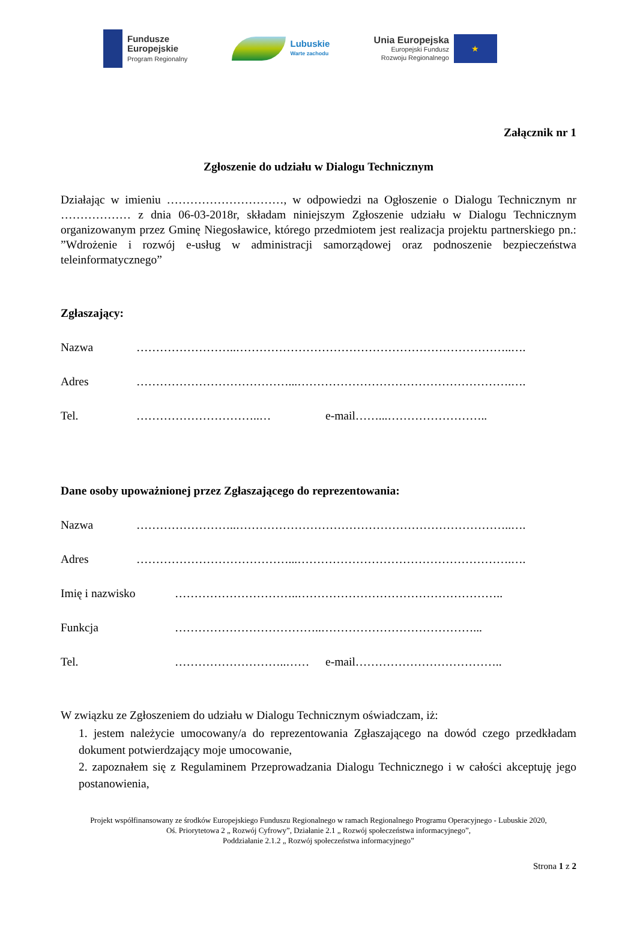Fundusze
Europejskie
Program Regionalny
Lubuskie
Warte zachodu
Unia Europejska
Europejski Fundusz
Rozwoju Regionalnego
★
Załącznik nr 1
Zgłoszenie do udziału w Dialogu Technicznym
Działając w imieniu …………………………, w odpowiedzi na Ogłoszenie o Dialogu Technicznym nr ……………… z dnia 06-03-2018r, składam niniejszym Zgłoszenie udziału w Dialogu Technicznym organizowanym przez Gminę Niegosławice, którego przedmiotem jest realizacja projektu partnerskiego pn.: ”Wdrożenie i rozwój e-usług w administracji samorządowej oraz podnoszenie bezpieczeństwa teleinformatycznego”
Zgłaszający:
Nazwa ……………………..……………………………………………………………..….
Adres …………………………………...……………………………………………….….
Tel. …………………………..… e-mail……...……………………..
Dane osoby upoważnionej przez Zgłaszającego do reprezentowania:
Nazwa ……………………..……………………………………………………………..….
Adres …………………………………...……………………………………………….….
Imię i nazwisko …………………………..……………………………………………..
Funkcja ………………………………..…………………………………...
Tel. ………………………..…… e-mail………………………………..
W związku ze Zgłoszeniem do udziału w Dialogu Technicznym oświadczam, iż:
1. jestem należycie umocowany/a do reprezentowania Zgłaszającego na dowód czego przedkładam dokument potwierdzający moje umocowanie,
2. zapoznałem się z Regulaminem Przeprowadzania Dialogu Technicznego i w całości akceptuję jego postanowienia,
Projekt współfinansowany ze środków Europejskiego Funduszu Regionalnego w ramach Regionalnego Programu Operacyjnego - Lubuskie 2020,
Oś. Priorytetowa 2 „ Rozwój Cyfrowy”, Działanie 2.1 „ Rozwój społeczeństwa informacyjnego”,
Poddziałanie 2.1.2 „ Rozwój społeczeństwa informacyjnego”
Strona 1 z 2